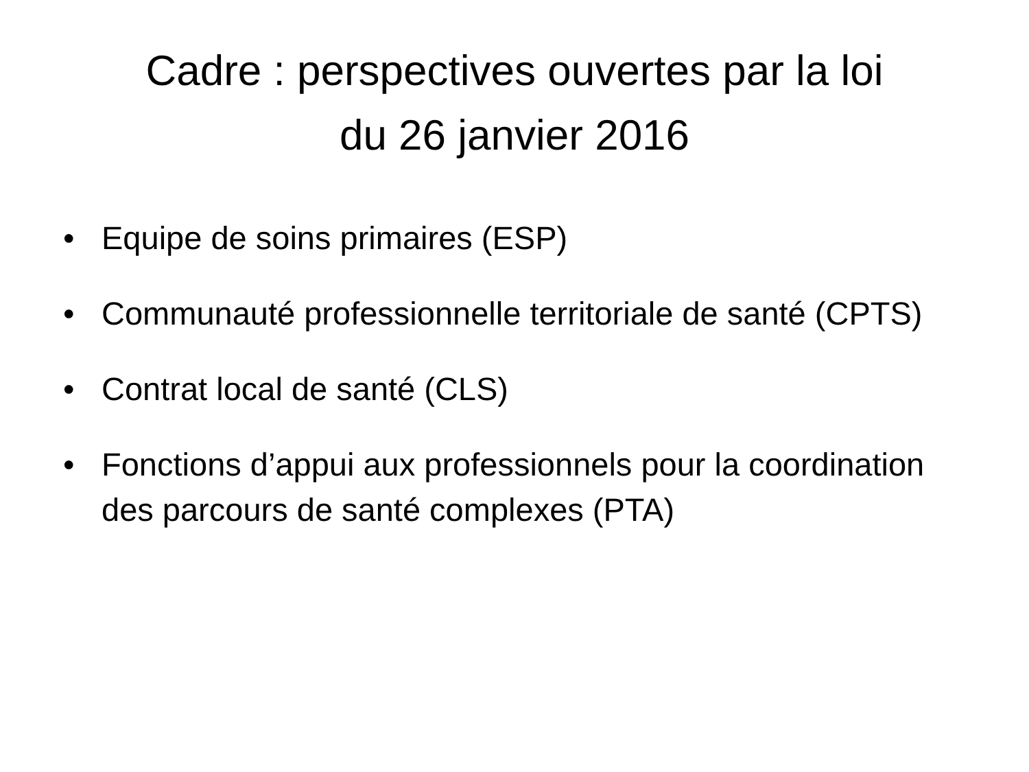Cadre : perspectives ouvertes par la loi
du 26 janvier 2016
• Equipe de soins primaires (ESP)
• Communauté professionnelle territoriale de santé (CPTS)
• Contrat local de santé (CLS)
• Fonctions d’appui aux professionnels pour la coordination des parcours de santé complexes (PTA)